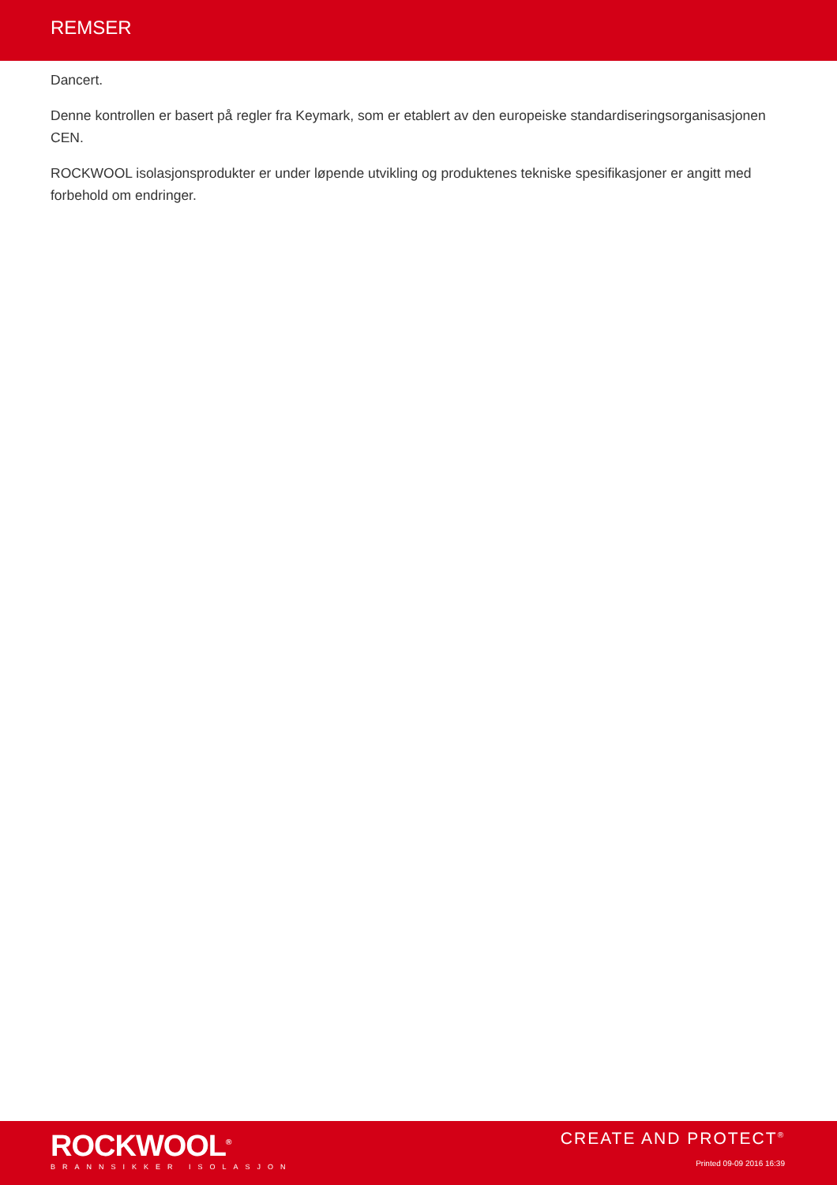REMSER
Dancert.
Denne kontrollen er basert på regler fra Keymark, som er etablert av den europeiske standardiseringsorganisasjonen CEN.
ROCKWOOL isolasjonsprodukter er under løpende utvikling og produktenes tekniske spesifikasjoner er angitt med forbehold om endringer.
ROCKWOOL<sup>®</sup>
BRANNSIKKER ISOLASJON
CREATE AND PROTECT<sup>®</sup>
Printed 09-09 2016 16:39